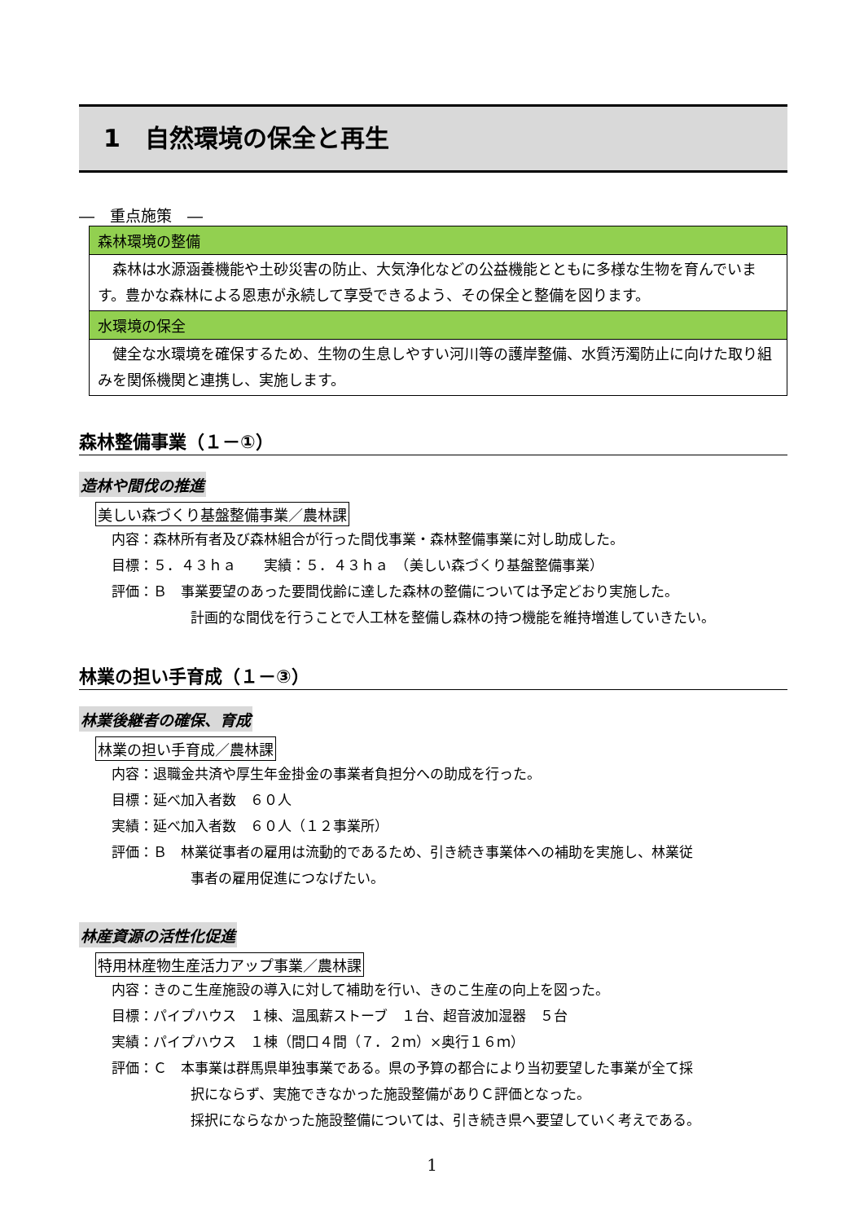1　自然環境の保全と再生
―　重点施策　―
森林環境の整備
　森林は水源涵養機能や土砂災害の防止、大気浄化などの公益機能とともに多様な生物を育んでいます。豊かな森林による恩恵が永続して享受できるよう、その保全と整備を図ります。
水環境の保全
　健全な水環境を確保するため、生物の生息しやすい河川等の護岸整備、水質汚濁防止に向けた取り組みを関係機関と連携し、実施します。
森林整備事業（１－①）
造林や間伐の推進
美しい森づくり基盤整備事業／農林課
内容：森林所有者及び森林組合が行った間伐事業・森林整備事業に対し助成した。
目標：５．４３ｈａ　　実績：５．４３ｈａ　（美しい森づくり基盤整備事業）
評価：Ｂ　事業要望のあった要間伐齢に達した森林の整備については予定どおり実施した。
計画的な間伐を行うことで人工林を整備し森林の持つ機能を維持増進していきたい。
林業の担い手育成（１－③）
林業後継者の確保、育成
林業の担い手育成／農林課
内容：退職金共済や厚生年金掛金の事業者負担分への助成を行った。
目標：延べ加入者数　６０人
実績：延べ加入者数　６０人（１２事業所）
評価：Ｂ　林業従事者の雇用は流動的であるため、引き続き事業体への補助を実施し、林業従
事者の雇用促進につなげたい。
林産資源の活性化促進
特用林産物生産活力アップ事業／農林課
内容：きのこ生産施設の導入に対して補助を行い、きのこ生産の向上を図った。
目標：パイプハウス　１棟、温風薪ストーブ　１台、超音波加湿器　５台
実績：パイプハウス　１棟（間口４間（７．２ｍ）×奥行１６ｍ）
評価：Ｃ　本事業は群馬県単独事業である。県の予算の都合により当初要望した事業が全て採
択にならず、実施できなかった施設整備がありＣ評価となった。
採択にならなかった施設整備については、引き続き県へ要望していく考えである。
1